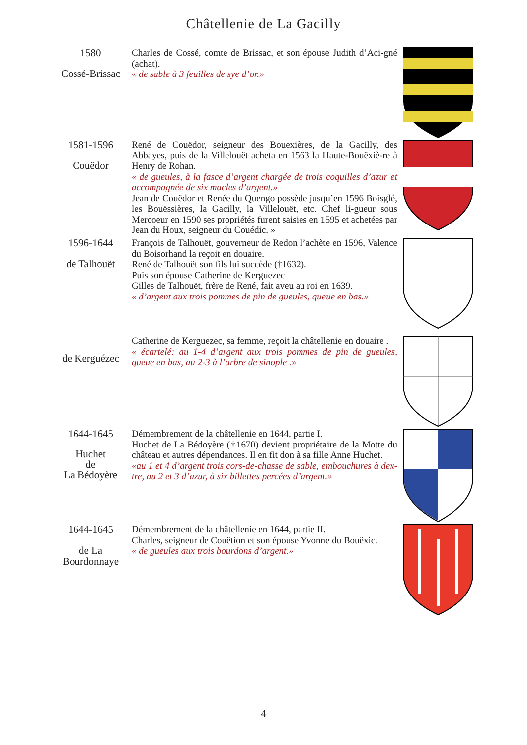Châtellenie de La Gacilly
1580
Cossé-Brissac
Charles de Cossé, comte de Brissac, et son épouse Judith d’Aci-gné (achat).
« de sable à 3 feuilles de sye d’or.»
1581-1596
Couëdor
René de Couëdor, seigneur des Bouexières, de la Gacilly, des Abbayes, puis de la Villelouët acheta en 1563 la Haute-Bouëxiè-re à Henry de Rohan.
« de gueules, à la fasce d’argent chargée de trois coquilles d’azur et accompagnée de six macles d’argent.»
Jean de Couëdor et Renée du Quengo possède jusqu’en 1596 Boisglé, les Bouëssières, la Gacilly, la Villelouët, etc. Chef li-gueur sous Mercoeur en 1590 ses propriétés furent saisies en 1595 et achetées par Jean du Houx, seigneur du Couédic. »
1596-1644
de Talhouët
François de Talhouët, gouverneur de Redon l’achète en 1596, Valence du Boisorhand la reçoit en douaire.
René de Talhouët son fils lui succède (†1632).
Puis son épouse Catherine de Kerguezec
Gilles de Talhouët, frère de René, fait aveu au roi en 1639.
« d’argent aux trois pommes de pin de gueules, queue en bas.»
de Kerguézec
Catherine de Kerguezec, sa femme, reçoit la châtellenie en douaire .
« écartelé: au 1-4 d’argent aux trois pommes de pin de gueules, queue en bas, au 2-3 à l’arbre de sinople .»
1644-1645
Huchet
de
La Bédoyère
Démembrement de la châtellenie en 1644, partie I.
Huchet de La Bédoyère (†1670) devient propriétaire de la Motte du château et autres dépendances. Il en fit don à sa fille Anne Huchet.
«au 1 et 4 d’argent trois cors-de-chasse de sable, embouchures à dex-tre, au 2 et 3 d’azur, à six billettes percées d’argent.»
1644-1645
de La
Bourdonnaye
Démembrement de la châtellenie en 1644, partie II.
Charles, seigneur de Couëtion et son épouse Yvonne du Bouëxic.
« de gueules aux trois bourdons d’argent.»
4